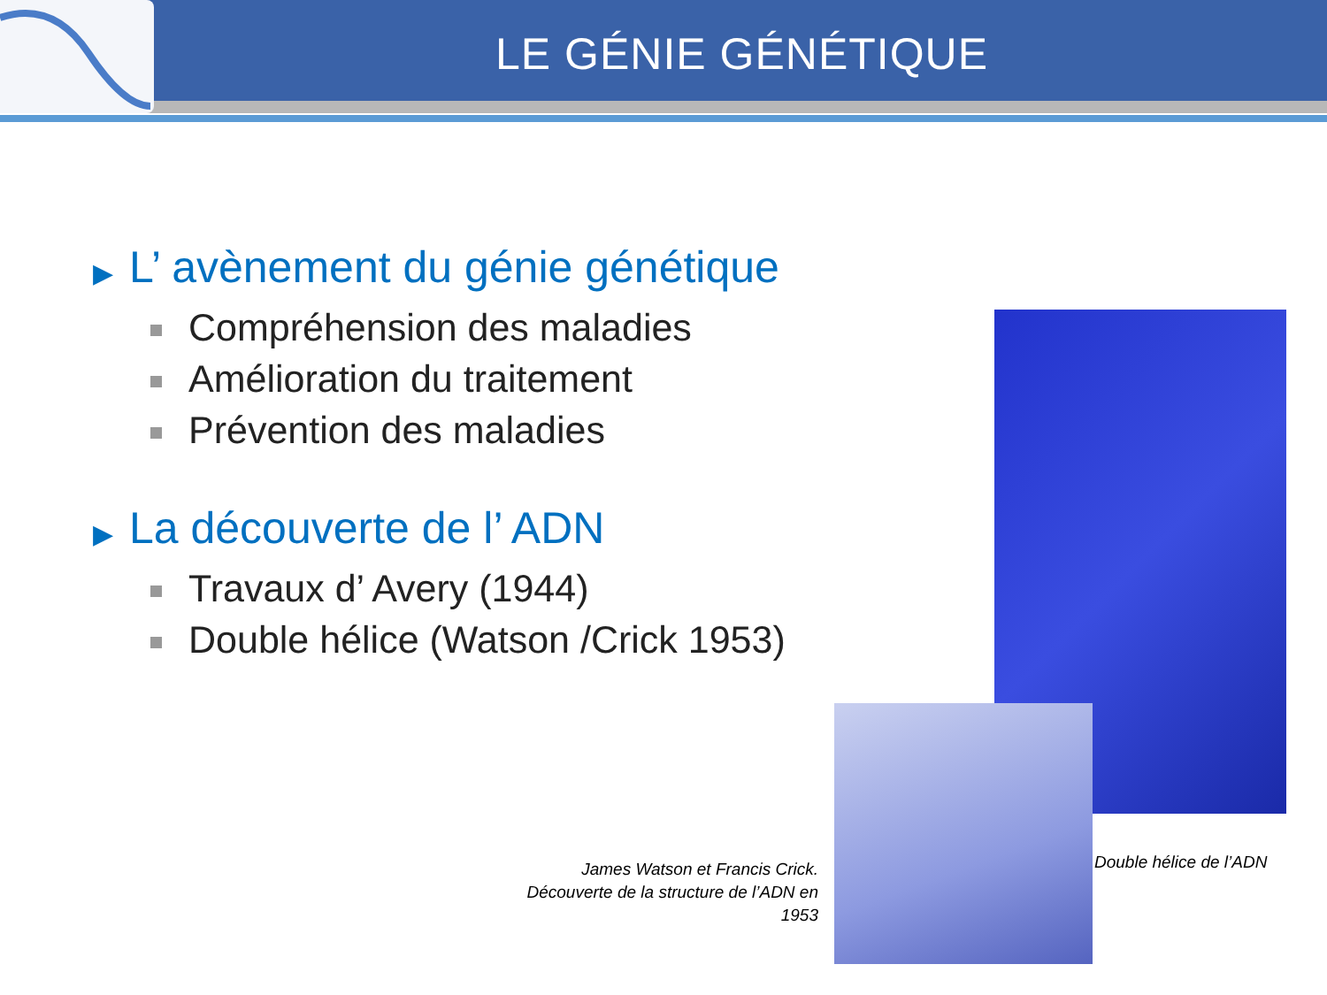LE GÉNIE GÉNÉTIQUE
▶ L’ avènement du génie génétique
Compréhension des maladies
Amélioration du traitement
Prévention des maladies
▶ La découverte de l’ ADN
Travaux d’ Avery (1944)
Double hélice (Watson /Crick 1953)
James Watson et Francis Crick. Découverte de la structure de l’ADN en 1953
Double hélice de l’ADN